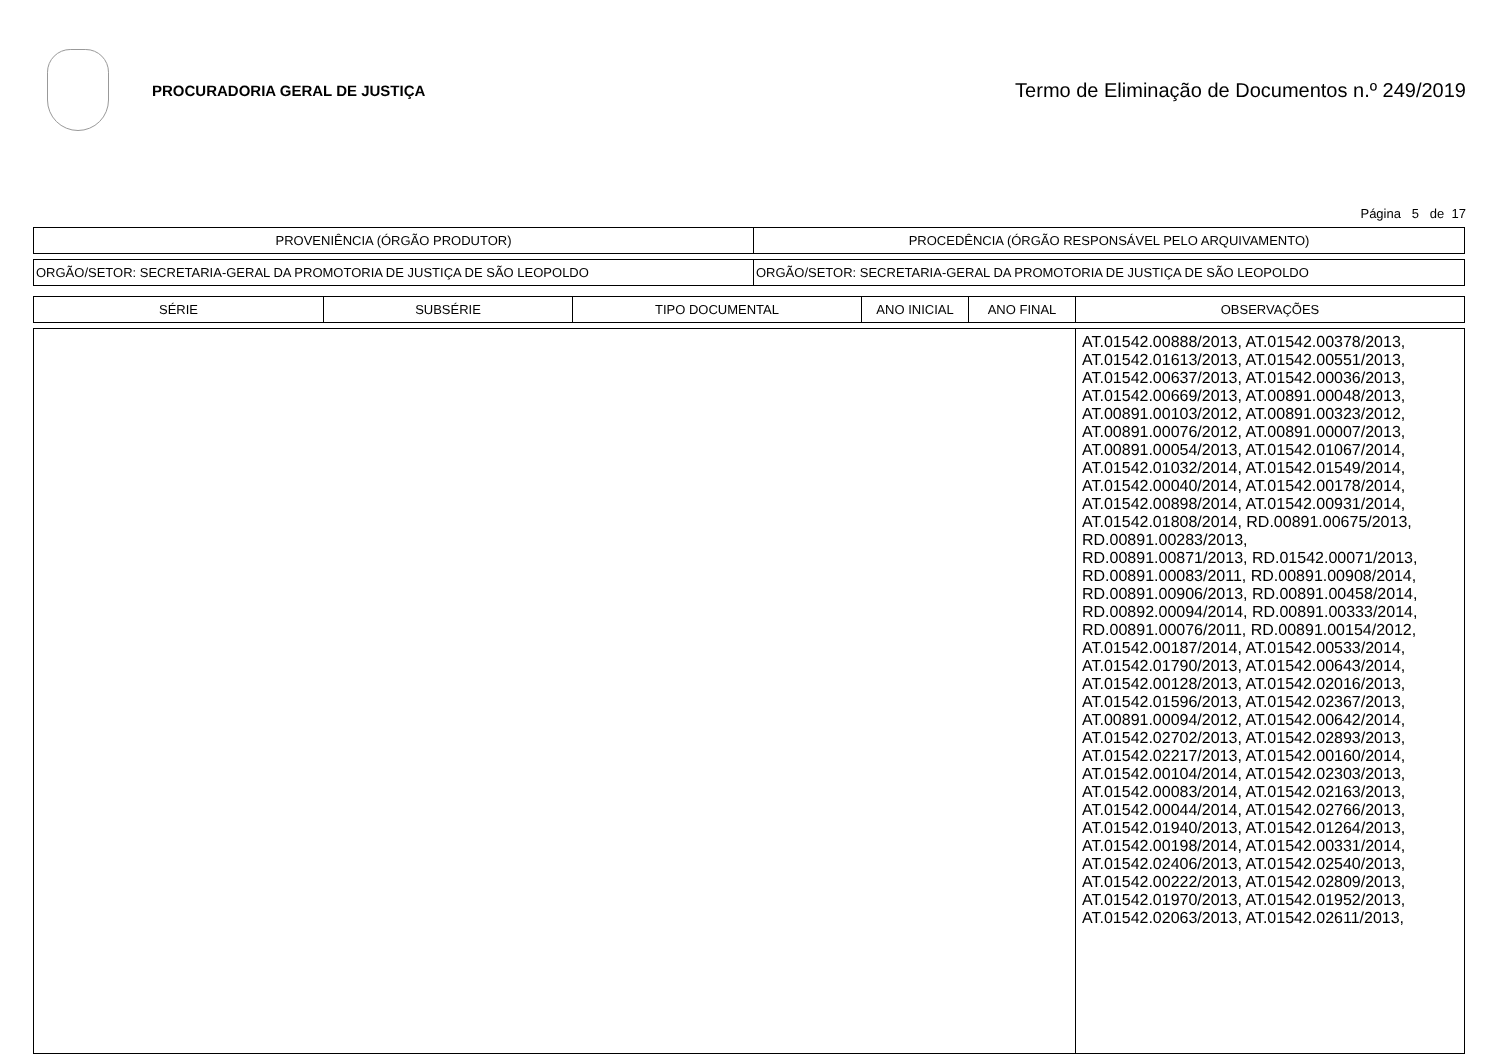PROCURADORIA GERAL DE JUSTIÇA
Termo de Eliminação de Documentos n.º 249/2019
Página 5 de 17
| PROVENIÊNCIA (ÓRGÃO PRODUTOR) | PROCEDÊNCIA (ÓRGÃO RESPONSÁVEL PELO ARQUIVAMENTO) |
| --- | --- |
| ORGÃO/SETOR: SECRETARIA-GERAL DA PROMOTORIA DE JUSTIÇA DE SÃO LEOPOLDO | ORGÃO/SETOR: SECRETARIA-GERAL DA PROMOTORIA DE JUSTIÇA DE SÃO LEOPOLDO |
| SÉRIE | SUBSÉRIE | TIPO DOCUMENTAL | ANO INICIAL | ANO FINAL | OBSERVAÇÕES |
| --- | --- | --- | --- | --- | --- |
| | | | | | AT.01542.00888/2013, AT.01542.00378/2013, AT.01542.01613/2013, AT.01542.00551/2013, AT.01542.00637/2013, AT.01542.00036/2013, AT.01542.00669/2013, AT.00891.00048/2013, AT.00891.00103/2012, AT.00891.00323/2012, AT.00891.00076/2012, AT.00891.00007/2013, AT.00891.00054/2013, AT.01542.01067/2014, AT.01542.01032/2014, AT.01542.01549/2014, AT.01542.00040/2014, AT.01542.00178/2014, AT.01542.00898/2014, AT.01542.00931/2014, AT.01542.01808/2014, RD.00891.00675/2013, RD.00891.00283/2013, RD.00891.00871/2013, RD.01542.00071/2013, RD.00891.00083/2011, RD.00891.00908/2014, RD.00891.00906/2013, RD.00891.00458/2014, RD.00892.00094/2014, RD.00891.00333/2014, RD.00891.00076/2011, RD.00891.00154/2012, AT.01542.00187/2014, AT.01542.00533/2014, AT.01542.01790/2013, AT.01542.00643/2014, AT.01542.00128/2013, AT.01542.02016/2013, AT.01542.01596/2013, AT.01542.02367/2013, AT.00891.00094/2012, AT.01542.00642/2014, AT.01542.02702/2013, AT.01542.02893/2013, AT.01542.02217/2013, AT.01542.00160/2014, AT.01542.00104/2014, AT.01542.02303/2013, AT.01542.00083/2014, AT.01542.02163/2013, AT.01542.00044/2014, AT.01542.02766/2013, AT.01542.01940/2013, AT.01542.01264/2013, AT.01542.00198/2014, AT.01542.00331/2014, AT.01542.02406/2013, AT.01542.02540/2013, AT.01542.00222/2013, AT.01542.02809/2013, AT.01542.01970/2013, AT.01542.01952/2013, AT.01542.02063/2013, AT.01542.02611/2013, |